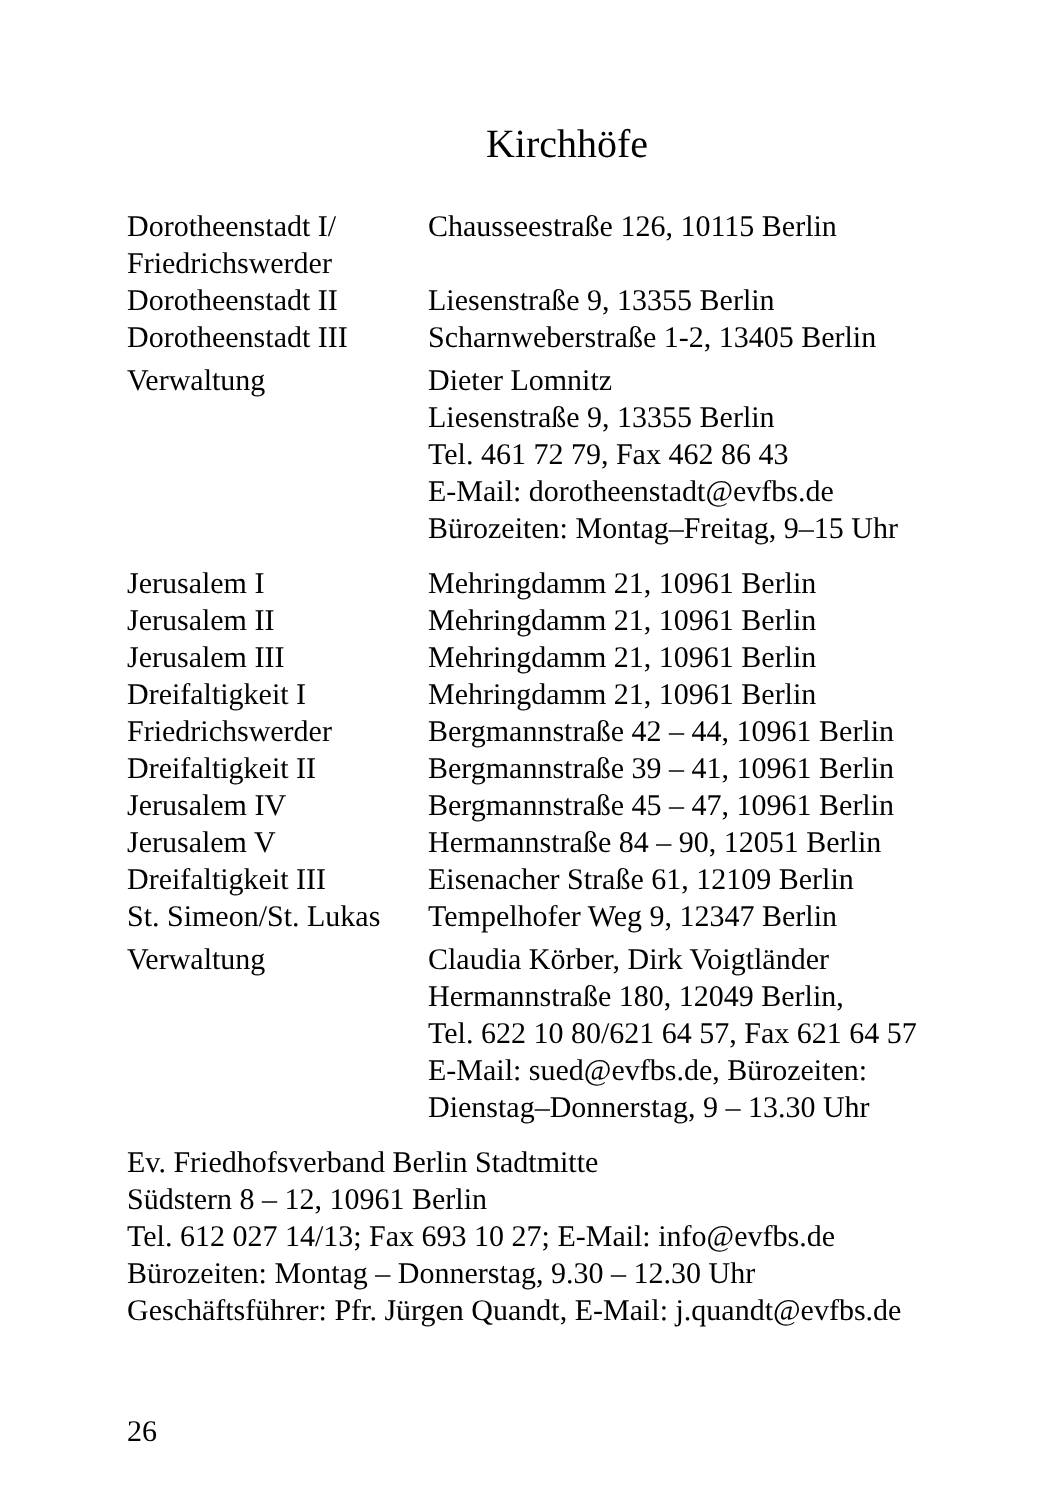Kirchhöfe
| Dorotheenstadt I/ Friedrichswerder | Chausseestraße 126, 10115 Berlin |
| Dorotheenstadt II | Liesenstraße 9, 13355 Berlin |
| Dorotheenstadt III | Scharnweberstraße 1-2, 13405 Berlin |
| Verwaltung | Dieter Lomnitz Liesenstraße 9, 13355 Berlin Tel. 461 72 79, Fax 462 86 43 E-Mail: dorotheenstadt@evfbs.de Bürozeiten: Montag–Freitag, 9–15 Uhr |
| Jerusalem I | Mehringdamm 21, 10961 Berlin |
| Jerusalem II | Mehringdamm 21, 10961 Berlin |
| Jerusalem III | Mehringdamm 21, 10961 Berlin |
| Dreifaltigkeit I | Mehringdamm 21, 10961 Berlin |
| Friedrichswerder | Bergmannstraße 42 – 44, 10961 Berlin |
| Dreifaltigkeit II | Bergmannstraße 39 – 41, 10961 Berlin |
| Jerusalem IV | Bergmannstraße 45 – 47, 10961 Berlin |
| Jerusalem V | Hermannstraße 84 – 90, 12051 Berlin |
| Dreifaltigkeit III | Eisenacher Straße 61, 12109 Berlin |
| St. Simeon/St. Lukas | Tempelhofer Weg 9, 12347 Berlin |
| Verwaltung | Claudia Körber, Dirk Voigtländer Hermannstraße 180, 12049 Berlin, Tel. 622 10 80/621 64 57, Fax 621 64 57 E-Mail: sued@evfbs.de, Bürozeiten: Dienstag–Donnerstag, 9 – 13.30 Uhr |
Ev. Friedhofsverband Berlin Stadtmitte
Südstern 8 – 12, 10961 Berlin
Tel. 612 027 14/13; Fax 693 10 27; E-Mail: info@evfbs.de
Bürozeiten: Montag – Donnerstag, 9.30 – 12.30 Uhr
Geschäftsführer: Pfr. Jürgen Quandt, E-Mail: j.quandt@evfbs.de
26